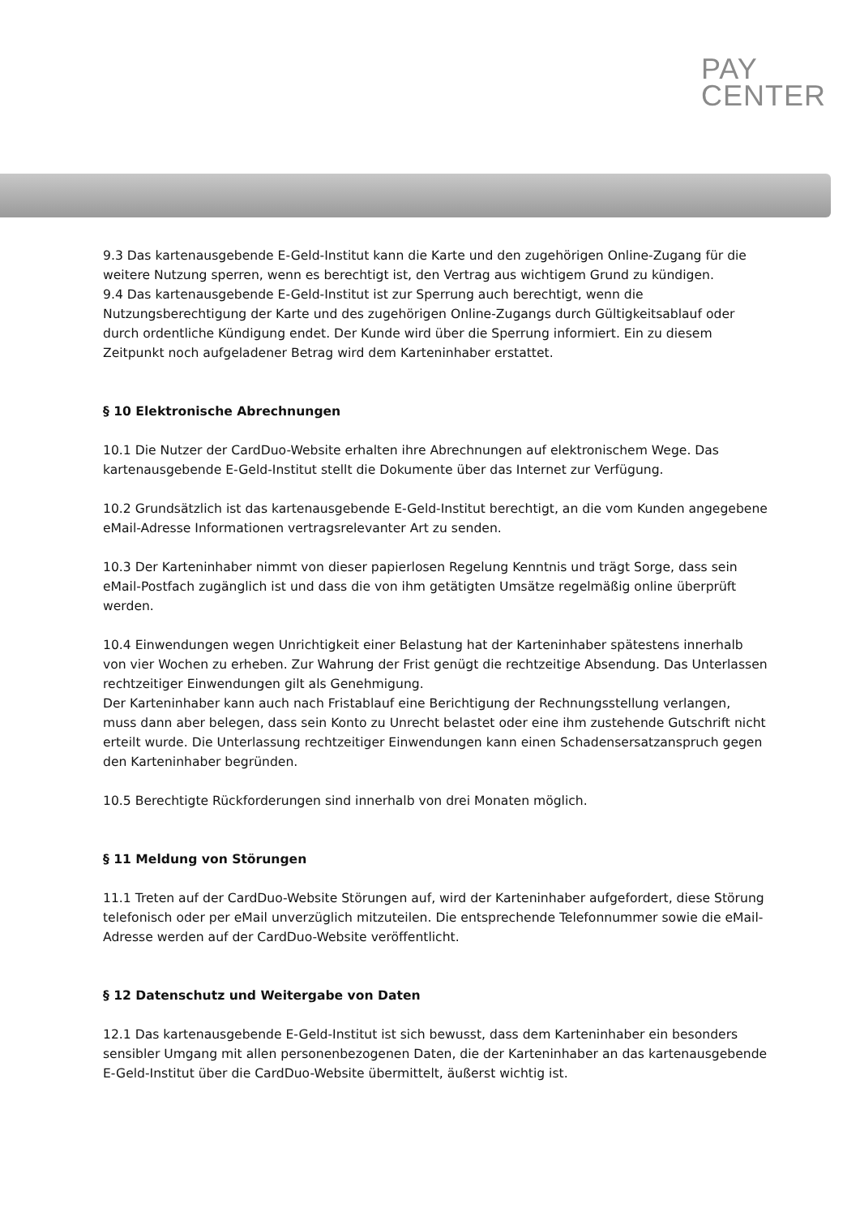PAY
CENTER
9.3 Das kartenausgebende E-Geld-Institut kann die Karte und den zugehörigen Online-Zugang für die weitere Nutzung sperren, wenn es berechtigt ist, den Vertrag aus wichtigem Grund zu kündigen.
9.4 Das kartenausgebende E-Geld-Institut ist zur Sperrung auch berechtigt, wenn die Nutzungsberechtigung der Karte und des zugehörigen Online-Zugangs durch Gültigkeitsablauf oder durch ordentliche Kündigung endet. Der Kunde wird über die Sperrung informiert. Ein zu diesem Zeitpunkt noch aufgeladener Betrag wird dem Karteninhaber erstattet.
§ 10 Elektronische Abrechnungen
10.1 Die Nutzer der CardDuo-Website erhalten ihre Abrechnungen auf elektronischem Wege. Das kartenausgebende E-Geld-Institut stellt die Dokumente über das Internet zur Verfügung.
10.2 Grundsätzlich ist das kartenausgebende E-Geld-Institut berechtigt, an die vom Kunden angegebene eMail-Adresse Informationen vertragsrelevanter Art zu senden.
10.3 Der Karteninhaber nimmt von dieser papierlosen Regelung Kenntnis und trägt Sorge, dass sein eMail-Postfach zugänglich ist und dass die von ihm getätigten Umsätze regelmäßig online überprüft werden.
10.4 Einwendungen wegen Unrichtigkeit einer Belastung hat der Karteninhaber spätestens innerhalb von vier Wochen zu erheben. Zur Wahrung der Frist genügt die rechtzeitige Absendung. Das Unterlassen rechtzeitiger Einwendungen gilt als Genehmigung.
Der Karteninhaber kann auch nach Fristablauf eine Berichtigung der Rechnungsstellung verlangen, muss dann aber belegen, dass sein Konto zu Unrecht belastet oder eine ihm zustehende Gutschrift nicht erteilt wurde. Die Unterlassung rechtzeitiger Einwendungen kann einen Schadensersatzanspruch gegen den Karteninhaber begründen.
10.5 Berechtigte Rückforderungen sind innerhalb von drei Monaten möglich.
§ 11 Meldung von Störungen
11.1 Treten auf der CardDuo-Website Störungen auf, wird der Karteninhaber aufgefordert, diese Störung telefonisch oder per eMail unverzüglich mitzuteilen. Die entsprechende Telefonnummer sowie die eMail-Adresse werden auf der CardDuo-Website veröffentlicht.
§ 12 Datenschutz und Weitergabe von Daten
12.1 Das kartenausgebende E-Geld-Institut ist sich bewusst, dass dem Karteninhaber ein besonders sensibler Umgang mit allen personenbezogenen Daten, die der Karteninhaber an das kartenausgebende E-Geld-Institut über die CardDuo-Website übermittelt, äußerst wichtig ist.